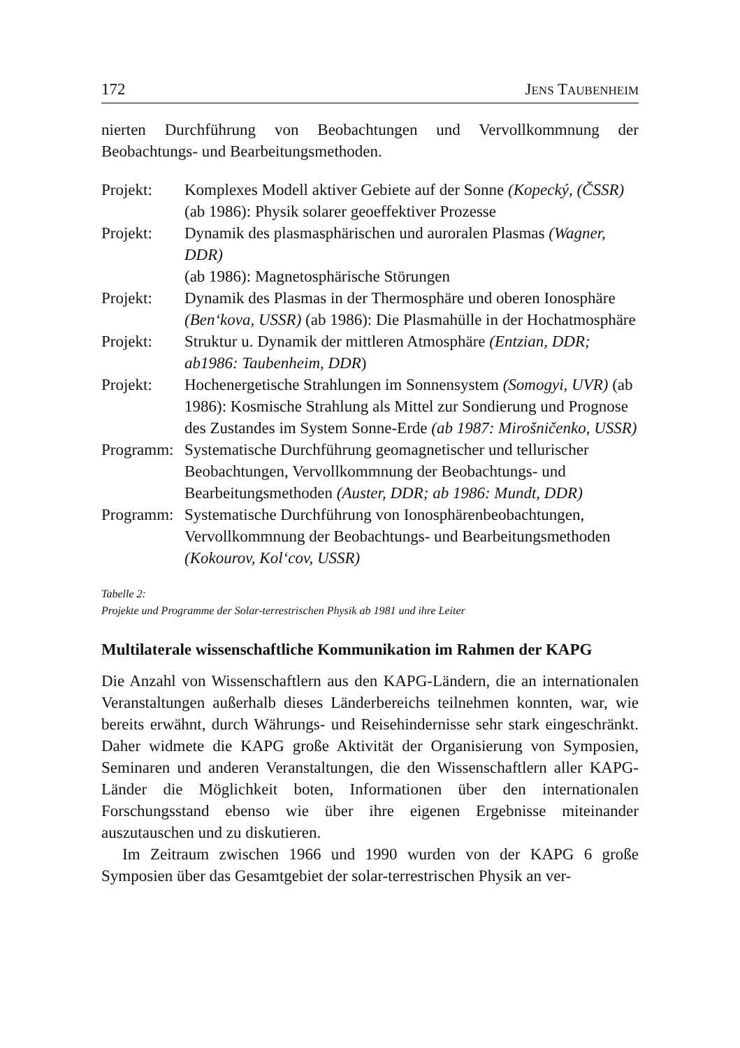172 JENS TAUBENHEIM
nierten Durchführung von Beobachtungen und Vervollkommnung der Beobachtungs- und Bearbeitungsmethoden.
| Projekt: | Komplexes Modell aktiver Gebiete auf der Sonne (Kopecký, (ČSSR) |
| | (ab 1986): Physik solarer geoeffektiver Prozesse |
| Projekt: | Dynamik des plasmasphärischen und auroralen Plasmas (Wagner, DDR) (ab 1986): Magnetosphärische Störungen |
| Projekt: | Dynamik des Plasmas in der Thermosphäre und oberen Ionosphäre (Ben‘kova, USSR) (ab 1986): Die Plasmahülle in der Hochatmosphäre |
| Projekt: | Struktur u. Dynamik der mittleren Atmosphäre (Entzian, DDR; ab1986: Taubenheim, DDR ) |
| Projekt: | Hochenergetische Strahlungen im Sonnensystem (Somogyi, UVR) (ab 1986): Kosmische Strahlung als Mittel zur Sondierung und Prognose des Zustandes im System Sonne-Erde (ab 1987: Mirošničenko, USSR) |
| Programm: | Systematische Durchführung geomagnetischer und tellurischer Beobachtungen, Vervollkommnung der Beobachtungs- und Bearbeitungsmethoden (Auster, DDR; ab 1986: Mundt, DDR) |
| Programm: | Systematische Durchführung von Ionosphärenbeobachtungen, Vervollkommnung der Beobachtungs- und Bearbeitungsmethoden (Kokourov, Kol‘cov, USSR) |
Tabelle 2:
Projekte und Programme der Solar-terrestrischen Physik ab 1981 und ihre Leiter
Multilaterale wissenschaftliche Kommunikation im Rahmen der KAPG
Die Anzahl von Wissenschaftlern aus den KAPG-Ländern, die an internationalen Veranstaltungen außerhalb dieses Länderbereichs teilnehmen konnten, war, wie bereits erwähnt, durch Währungs- und Reisehindernisse sehr stark eingeschränkt. Daher widmete die KAPG große Aktivität der Organisierung von Symposien, Seminaren und anderen Veranstaltungen, die den Wissenschaftlern aller KAPG-Länder die Möglichkeit boten, Informationen über den internationalen Forschungsstand ebenso wie über ihre eigenen Ergebnisse miteinander auszutauschen und zu diskutieren.
Im Zeitraum zwischen 1966 und 1990 wurden von der KAPG 6 große Symposien über das Gesamtgebiet der solar-terrestrischen Physik an ver-